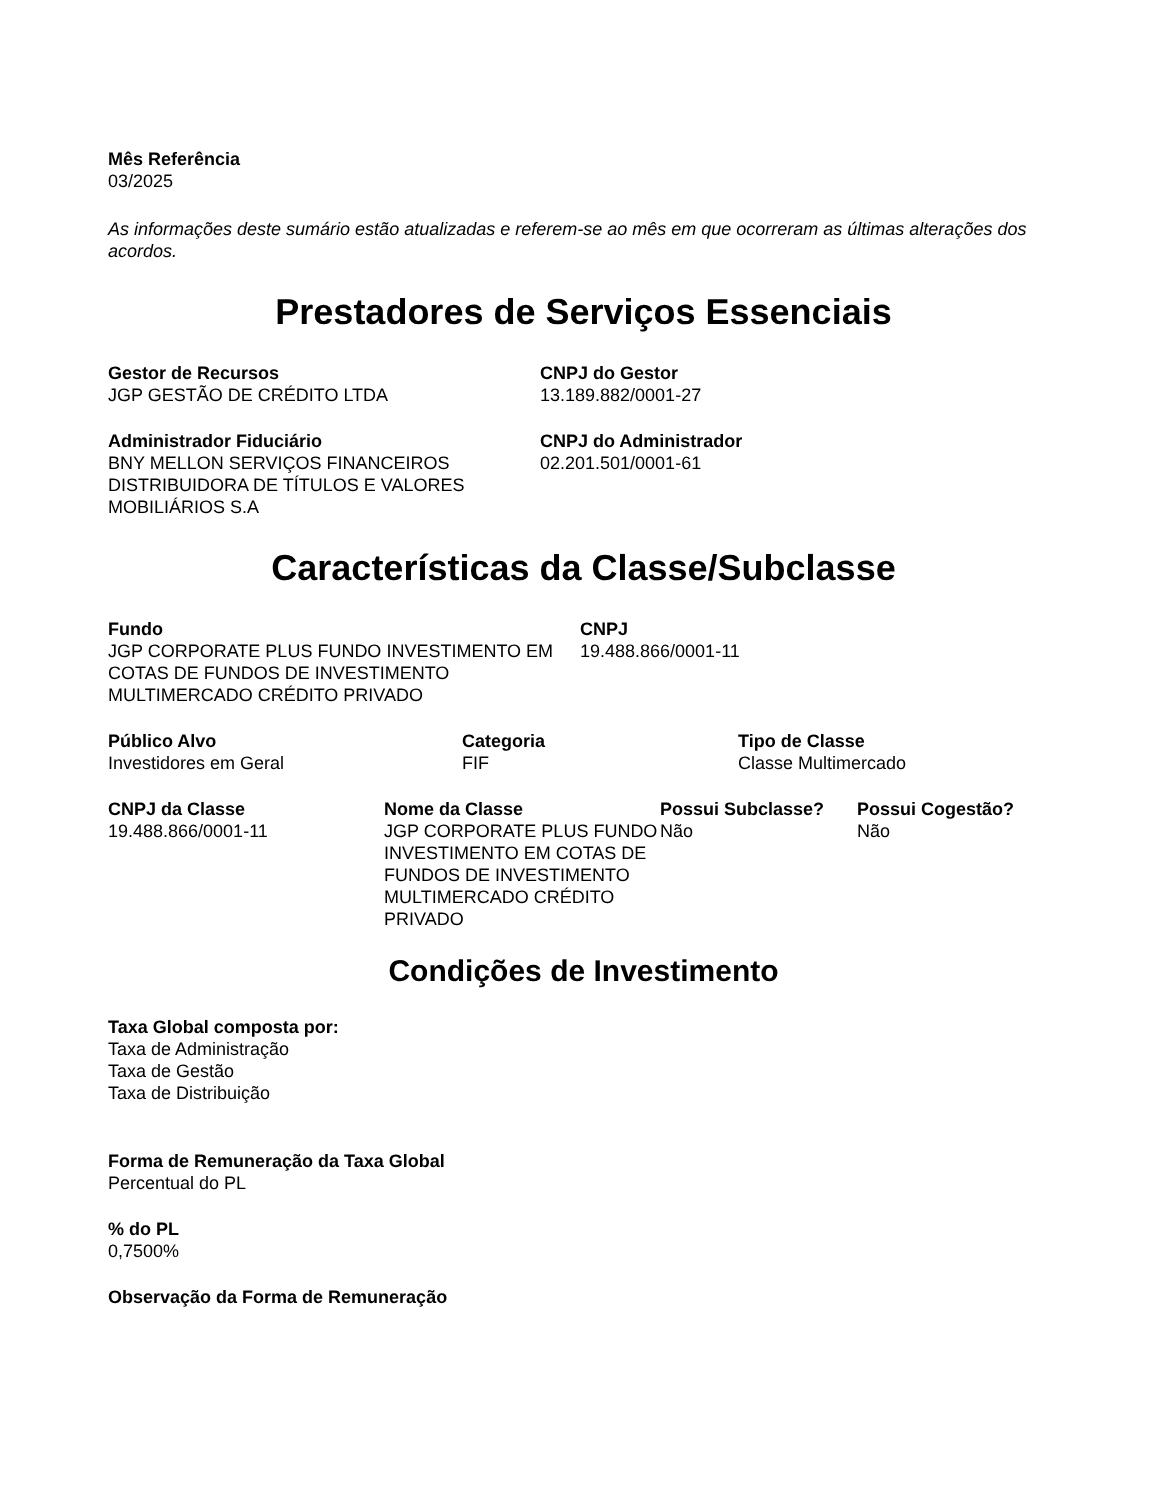Mês Referência
03/2025
As informações deste sumário estão atualizadas e referem-se ao mês em que ocorreram as últimas alterações dos acordos.
Prestadores de Serviços Essenciais
Gestor de Recursos
JGP GESTÃO DE CRÉDITO LTDA
CNPJ do Gestor
13.189.882/0001-27
Administrador Fiduciário
BNY MELLON SERVIÇOS FINANCEIROS DISTRIBUIDORA DE TÍTULOS E VALORES MOBILIÁRIOS S.A
CNPJ do Administrador
02.201.501/0001-61
Características da Classe/Subclasse
Fundo
JGP CORPORATE PLUS FUNDO INVESTIMENTO EM COTAS DE FUNDOS DE INVESTIMENTO MULTIMERCADO CRÉDITO PRIVADO
CNPJ
19.488.866/0001-11
Público Alvo
Investidores em Geral
Categoria
FIF
Tipo de Classe
Classe Multimercado
CNPJ da Classe
19.488.866/0001-11
Nome da Classe
JGP CORPORATE PLUS FUNDO INVESTIMENTO EM COTAS DE FUNDOS DE INVESTIMENTO MULTIMERCADO CRÉDITO PRIVADO
Possui Subclasse?
Não
Possui Cogestão?
Não
Condições de Investimento
Taxa Global composta por:
Taxa de Administração
Taxa de Gestão
Taxa de Distribuição
Forma de Remuneração da Taxa Global
Percentual do PL
% do PL
0,7500%
Observação da Forma de Remuneração